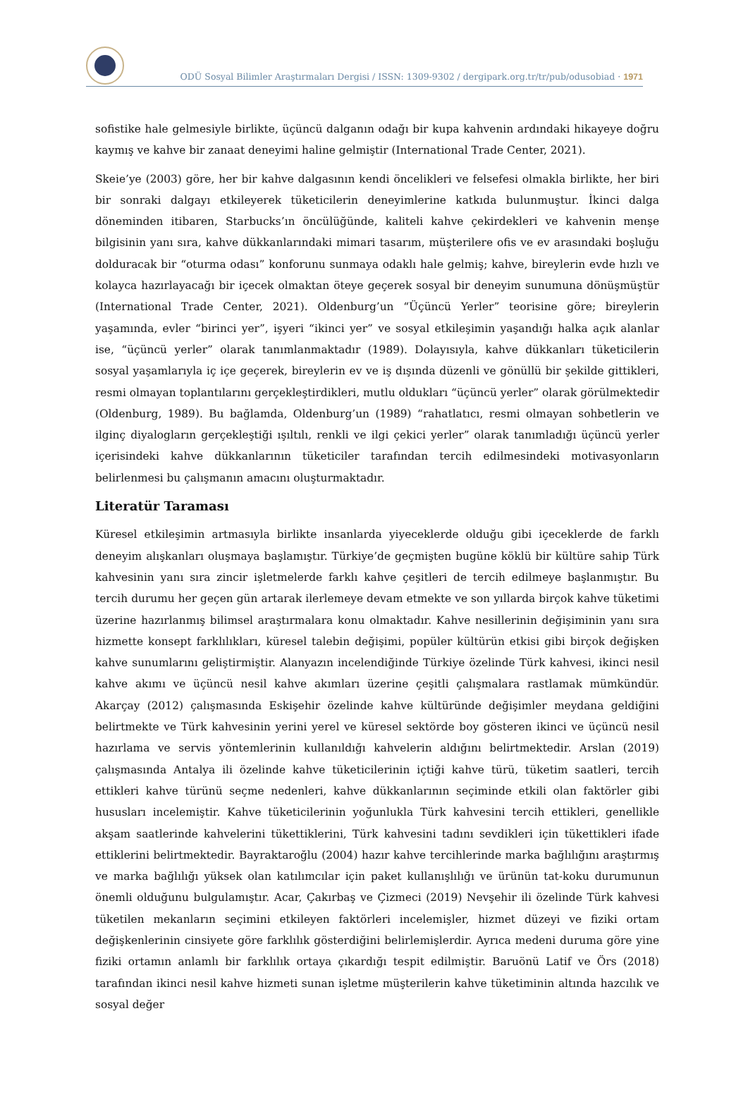ODÜ Sosyal Bilimler Araştırmaları Dergisi / ISSN: 1309-9302 / dergipark.org.tr/tr/pub/odusobiad · 1971
sofistike hale gelmesiyle birlikte, üçüncü dalganın odağı bir kupa kahvenin ardındaki hikayeye doğru kaymış ve kahve bir zanaat deneyimi haline gelmiştir (International Trade Center, 2021).
Skeie’ye (2003) göre, her bir kahve dalgasının kendi öncelikleri ve felsefesi olmakla birlikte, her biri bir sonraki dalgayı etkileyerek tüketicilerin deneyimlerine katkıda bulunmuştur. İkinci dalga döneminden itibaren, Starbucks’ın öncülüğünde, kaliteli kahve çekirdekleri ve kahvenin menşe bilgisinin yanı sıra, kahve dükkanlarındaki mimari tasarım, müşterilere ofis ve ev arasındaki boşluğu dolduracak bir “oturma odası” konforunu sunmaya odaklı hale gelmiş; kahve, bireylerin evde hızlı ve kolayca hazırlayacağı bir içecek olmaktan öteye geçerek sosyal bir deneyim sunumuna dönüşmüştür (International Trade Center, 2021). Oldenburg’un “Üçüncü Yerler” teorisine göre; bireylerin yaşamında, evler “birinci yer”, işyeri “ikinci yer” ve sosyal etkileşimin yaşandığı halka açık alanlar ise, “üçüncü yerler” olarak tanımlanmaktadır (1989). Dolayısıyla, kahve dükkanları tüketicilerin sosyal yaşamlarıyla iç içe geçerek, bireylerin ev ve iş dışında düzenli ve gönüllü bir şekilde gittikleri, resmi olmayan toplantılarını gerçekleştirdikleri, mutlu oldukları “üçüncü yerler” olarak görülmektedir (Oldenburg, 1989). Bu bağlamda, Oldenburg’un (1989) “rahatlatıcı, resmi olmayan sohbetlerin ve ilginç diyalogların gerçekleştiği ışıltılı, renkli ve ilgi çekici yerler” olarak tanımladığı üçüncü yerler içerisindeki kahve dükkanlarının tüketiciler tarafından tercih edilmesindeki motivasyonların belirlenmesi bu çalışmanın amacını oluşturmaktadır.
Literatür Taraması
Küresel etkileşimin artmasıyla birlikte insanlarda yiyeceklerde olduğu gibi içeceklerde de farklı deneyim alışkanları oluşmaya başlamıştır. Türkiye’de geçmişten bugüne köklü bir kültüre sahip Türk kahvesinin yanı sıra zincir işletmelerde farklı kahve çeşitleri de tercih edilmeye başlanmıştır. Bu tercih durumu her geçen gün artarak ilerlemeye devam etmekte ve son yıllarda birçok kahve tüketimi üzerine hazırlanmış bilimsel araştırmalara konu olmaktadır. Kahve nesillerinin değişiminin yanı sıra hizmette konsept farklılıkları, küresel talebin değişimi, popüler kültürün etkisi gibi birçok değişken kahve sunumlarını geliştirmiştir. Alanyazın incelendiğinde Türkiye özelinde Türk kahvesi, ikinci nesil kahve akımı ve üçüncü nesil kahve akımları üzerine çeşitli çalışmalara rastlamak mümkündür. Akarçay (2012) çalışmasında Eskişehir özelinde kahve kültüründe değişimler meydana geldiğini belirtmekte ve Türk kahvesinin yerini yerel ve küresel sektörde boy gösteren ikinci ve üçüncü nesil hazırlama ve servis yöntemlerinin kullanıldığı kahvelerin aldığını belirtmektedir. Arslan (2019) çalışmasında Antalya ili özelinde kahve tüketicilerinin içtiği kahve türü, tüketim saatleri, tercih ettikleri kahve türünü seçme nedenleri, kahve dükkanlarının seçiminde etkili olan faktörler gibi hususları incelemiştir. Kahve tüketicilerinin yoğunlukla Türk kahvesini tercih ettikleri, genellikle akşam saatlerinde kahvelerini tükettiklerini, Türk kahvesini tadını sevdikleri için tükettikleri ifade ettiklerini belirtmektedir. Bayraktaroğlu (2004) hazır kahve tercihlerinde marka bağlılığını araştırmış ve marka bağlılığı yüksek olan katılımcılar için paket kullanışlılığı ve ürünün tat-koku durumunun önemli olduğunu bulgulamıştır. Acar, Çakırbaş ve Çizmeci (2019) Nevşehir ili özelinde Türk kahvesi tüketilen mekanların seçimini etkileyen faktörleri incelemişler, hizmet düzeyi ve fiziki ortam değişkenlerinin cinsiyete göre farklılık gösterdiğini belirlemişlerdir. Ayrıca medeni duruma göre yine fiziki ortamın anlamlı bir farklılık ortaya çıkardığı tespit edilmiştir. Baruönü Latif ve Örs (2018) tarafından ikinci nesil kahve hizmeti sunan işletme müşterilerin kahve tüketiminin altında hazcılık ve sosyal değer